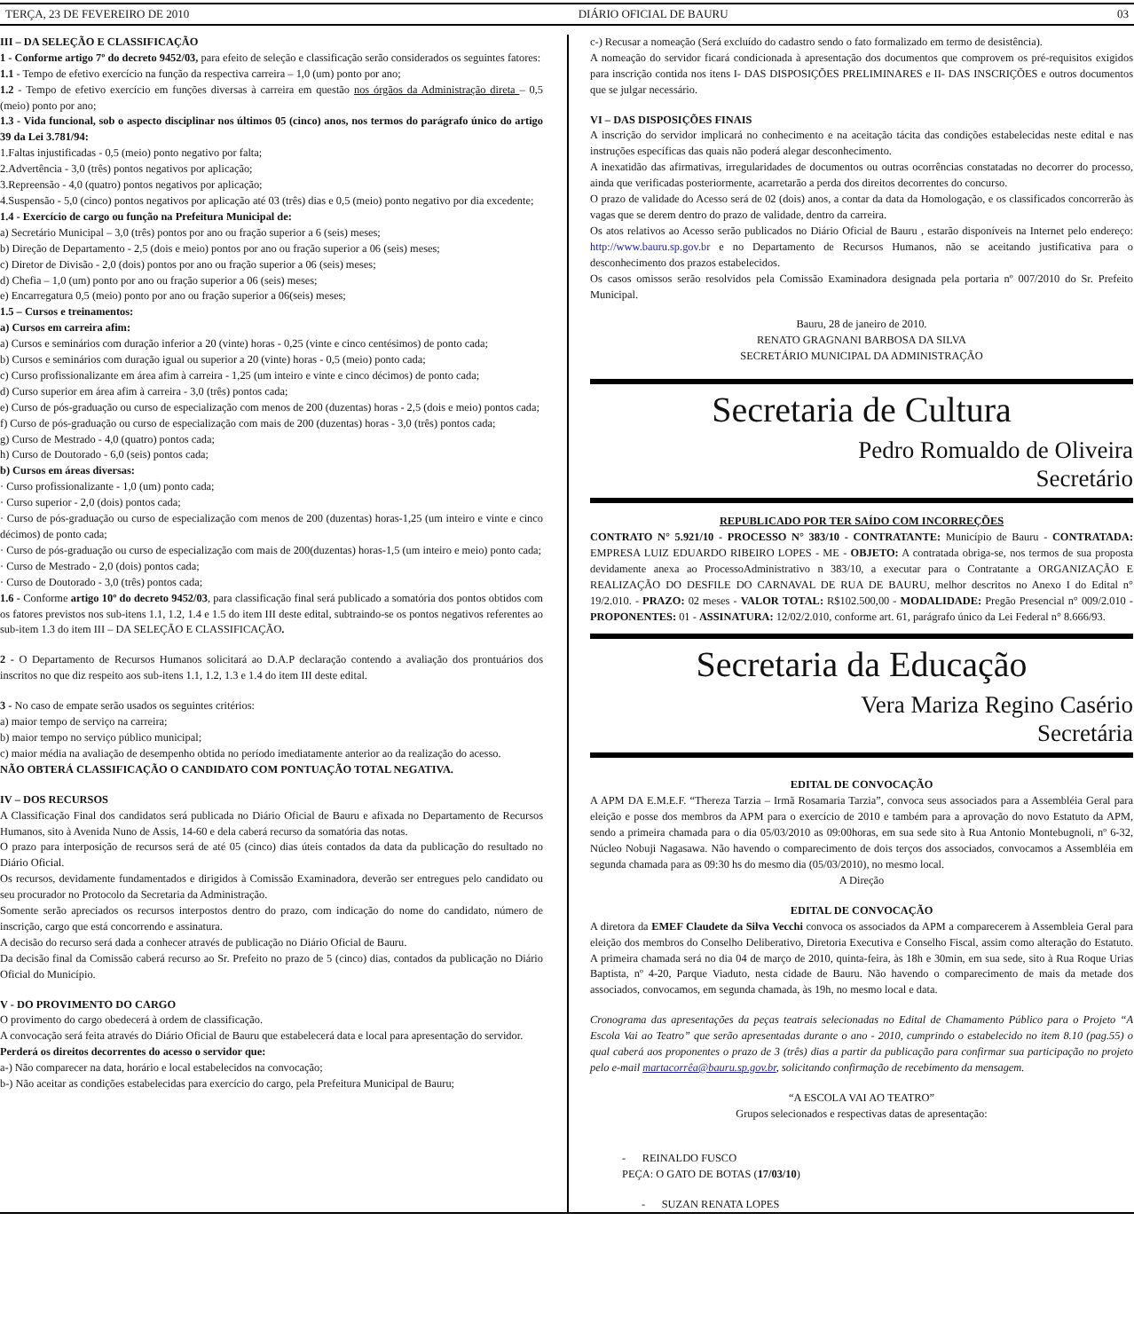TERÇA, 23 DE FEVEREIRO DE 2010 DIÁRIO OFICIAL DE BAURU 03
III – DA SELEÇÃO E CLASSIFICAÇÃO
1 - Conforme artigo 7º do decreto 9452/03, para efeito de seleção e classificação serão considerados os seguintes fatores:
1.1 - Tempo de efetivo exercício na função da respectiva carreira – 1,0 (um) ponto por ano;
1.2 - Tempo de efetivo exercício em funções diversas à carreira em questão nos órgãos da Administração direta – 0,5 (meio) ponto por ano;
1.3 - Vida funcional, sob o aspecto disciplinar nos últimos 05 (cinco) anos, nos termos do parágrafo único do artigo 39 da Lei 3.781/94:
1.Faltas injustificadas - 0,5 (meio) ponto negativo por falta;
2.Advertência - 3,0 (três) pontos negativos por aplicação;
3.Repreensão - 4,0 (quatro) pontos negativos por aplicação;
4.Suspensão - 5,0 (cinco) pontos negativos por aplicação até 03 (três) dias e 0,5 (meio) ponto negativo por dia excedente;
1.4 - Exercício de cargo ou função na Prefeitura Municipal de:
a) Secretário Municipal – 3,0 (três) pontos por ano ou fração superior a 6 (seis) meses;
b) Direção de Departamento - 2,5 (dois e meio) pontos por ano ou fração superior a 06 (seis) meses;
c) Diretor de Divisão - 2,0 (dois) pontos por ano ou fração superior a 06 (seis) meses;
d) Chefia – 1,0 (um) ponto por ano ou fração superior a 06 (seis) meses;
e) Encarregatura 0,5 (meio) ponto por ano ou fração superior a 06(seis) meses;
1.5 – Cursos e treinamentos:
a) Cursos em carreira afim:
a) Cursos e seminários com duração inferior a 20 (vinte) horas - 0,25 (vinte e cinco centésimos) de ponto cada;
b) Cursos e seminários com duração igual ou superior a 20 (vinte) horas - 0,5 (meio) ponto cada;
c) Curso profissionalizante em área afim à carreira - 1,25 (um inteiro e vinte e cinco décimos) de ponto cada;
d) Curso superior em área afim à carreira - 3,0 (três) pontos cada;
e) Curso de pós-graduação ou curso de especialização com menos de 200 (duzentas) horas - 2,5 (dois e meio) pontos cada;
f) Curso de pós-graduação ou curso de especialização com mais de 200 (duzentas) horas - 3,0 (três) pontos cada;
g) Curso de Mestrado - 4,0 (quatro) pontos cada;
h) Curso de Doutorado - 6,0 (seis) pontos cada;
b) Cursos em áreas diversas:
· Curso profissionalizante - 1,0 (um) ponto cada;
· Curso superior - 2,0 (dois) pontos cada;
· Curso de pós-graduação ou curso de especialização com menos de 200 (duzentas) horas-1,25 (um inteiro e vinte e cinco décimos) de ponto cada;
· Curso de pós-graduação ou curso de especialização com mais de 200(duzentas) horas-1,5 (um inteiro e meio) ponto cada;
· Curso de Mestrado - 2,0 (dois) pontos cada;
· Curso de Doutorado - 3,0 (três) pontos cada;
1.6 - Conforme artigo 10º do decreto 9452/03, para classificação final será publicado a somatória dos pontos obtidos com os fatores previstos nos sub-itens 1.1, 1.2, 1.4 e 1.5 do item III deste edital, subtraindo-se os pontos negativos referentes ao sub-item 1.3 do item III – DA SELEÇÃO E CLASSIFICAÇÃO.
2 - O Departamento de Recursos Humanos solicitará ao D.A.P declaração contendo a avaliação dos prontuários dos inscritos no que diz respeito aos sub-itens 1.1, 1.2, 1.3 e 1.4 do item III deste edital.
3 - No caso de empate serão usados os seguintes critérios:
a) maior tempo de serviço na carreira;
b) maior tempo no serviço público municipal;
c) maior média na avaliação de desempenho obtida no período imediatamente anterior ao da realização do acesso.
NÃO OBTERÁ CLASSIFICAÇÃO O CANDIDATO COM PONTUAÇÃO TOTAL NEGATIVA.
IV – DOS RECURSOS
A Classificação Final dos candidatos será publicada no Diário Oficial de Bauru e afixada no Departamento de Recursos Humanos, sito à Avenida Nuno de Assis, 14-60 e dela caberá recurso da somatória das notas.
O prazo para interposição de recursos será de até 05 (cinco) dias úteis contados da data da publicação do resultado no Diário Oficial.
Os recursos, devidamente fundamentados e dirigidos à Comissão Examinadora, deverão ser entregues pelo candidato ou seu procurador no Protocolo da Secretaria da Administração.
Somente serão apreciados os recursos interpostos dentro do prazo, com indicação do nome do candidato, número de inscrição, cargo que está concorrendo e assinatura.
A decisão do recurso será dada a conhecer através de publicação no Diário Oficial de Bauru.
Da decisão final da Comissão caberá recurso ao Sr. Prefeito no prazo de 5 (cinco) dias, contados da publicação no Diário Oficial do Município.
V - DO PROVIMENTO DO CARGO
O provimento do cargo obedecerá à ordem de classificação.
A convocação será feita através do Diário Oficial de Bauru que estabelecerá data e local para apresentação do servidor.
Perderá os direitos decorrentes do acesso o servidor que:
a-) Não comparecer na data, horário e local estabelecidos na convocação;
b-) Não aceitar as condições estabelecidas para exercício do cargo, pela Prefeitura Municipal de Bauru;
c-) Recusar a nomeação (Será excluído do cadastro sendo o fato formalizado em termo de desistência).
A nomeação do servidor ficará condicionada à apresentação dos documentos que comprovem os pré-requisitos exigidos para inscrição contida nos itens I- DAS DISPOSIÇÕES PRELIMINARES e II- DAS INSCRIÇÕES e outros documentos que se julgar necessário.
VI – DAS DISPOSIÇÕES FINAIS
A inscrição do servidor implicará no conhecimento e na aceitação tácita das condições estabelecidas neste edital e nas instruções específicas das quais não poderá alegar desconhecimento.
A inexatidão das afirmativas, irregularidades de documentos ou outras ocorrências constatadas no decorrer do processo, ainda que verificadas posteriormente, acarretarão a perda dos direitos decorrentes do concurso.
O prazo de validade do Acesso será de 02 (dois) anos, a contar da data da Homologação, e os classificados concorrerão às vagas que se derem dentro do prazo de validade, dentro da carreira.
Os atos relativos ao Acesso serão publicados no Diário Oficial de Bauru , estarão disponíveis na Internet pelo endereço: http://www.bauru.sp.gov.br e no Departamento de Recursos Humanos, não se aceitando justificativa para o desconhecimento dos prazos estabelecidos.
Os casos omissos serão resolvidos pela Comissão Examinadora designada pela portaria nº 007/2010 do Sr. Prefeito Municipal.
Bauru, 28 de janeiro de 2010.
RENATO GRAGNANI BARBOSA DA SILVA
SECRETÁRIO MUNICIPAL DA ADMINISTRAÇÃO
Secretaria de Cultura
Pedro Romualdo de Oliveira
Secretário
REPUBLICADO POR TER SAÍDO COM INCORREÇÕES
CONTRATO N° 5.921/10 - PROCESSO N° 383/10 - CONTRATANTE: Município de Bauru - CONTRATADA: EMPRESA LUIZ EDUARDO RIBEIRO LOPES - ME - OBJETO: A contratada obriga-se, nos termos de sua proposta devidamente anexa ao ProcessoAdministrativo n 383/10, a executar para o Contratante a ORGANIZAÇÃO E REALIZAÇÃO DO DESFILE DO CARNAVAL DE RUA DE BAURU, melhor descritos no Anexo I do Edital n° 19/2.010. - PRAZO: 02 meses - VALOR TOTAL: R$102.500,00 - MODALIDADE: Pregão Presencial n° 009/2.010 - PROPONENTES: 01 - ASSINATURA: 12/02/2.010, conforme art. 61, parágrafo único da Lei Federal n° 8.666/93.
Secretaria da Educação
Vera Mariza Regino Casério
Secretária
EDITAL DE CONVOCAÇÃO
A APM DA E.M.E.F. “Thereza Tarzia – Irmã Rosamaria Tarzia”, convoca seus associados para a Assembléia Geral para eleição e posse dos membros da APM para o exercício de 2010 e também para a aprovação do novo Estatuto da APM, sendo a primeira chamada para o dia 05/03/2010 as 09:00horas, em sua sede sito à Rua Antonio Montebugnoli, nº 6-32, Núcleo Nobuji Nagasawa. Não havendo o comparecimento de dois terços dos associados, convocamos a Assembléia em segunda chamada para as 09:30 hs do mesmo dia (05/03/2010), no mesmo local.
A Direção
EDITAL DE CONVOCAÇÃO
A diretora da EMEF Claudete da Silva Vecchi convoca os associados da APM a comparecerem à Assembleia Geral para eleição dos membros do Conselho Deliberativo, Diretoria Executiva e Conselho Fiscal, assim como alteração do Estatuto. A primeira chamada será no dia 04 de março de 2010, quinta-feira, às 18h e 30min, em sua sede, sito à Rua Roque Urias Baptista, nº 4-20, Parque Viaduto, nesta cidade de Bauru. Não havendo o comparecimento de mais da metade dos associados, convocamos, em segunda chamada, às 19h, no mesmo local e data.
Cronograma das apresentações da peças teatrais selecionadas no Edital de Chamamento Público para o Projeto “A Escola Vai ao Teatro” que serão apresentadas durante o ano - 2010, cumprindo o estabelecido no item 8.10 (pag.55) o qual caberá aos proponentes o prazo de 3 (três) dias a partir da publicação para confirmar sua participação no projeto pelo e-mail martacorrêa@bauru.sp.gov.br, solicitando confirmação de recebimento da mensagem.
“A ESCOLA VAI AO TEATRO”
Grupos selecionados e respectivas datas de apresentação:
- REINALDO FUSCO
PEÇA: O GATO DE BOTAS (17/03/10)
- SUZAN RENATA LOPES